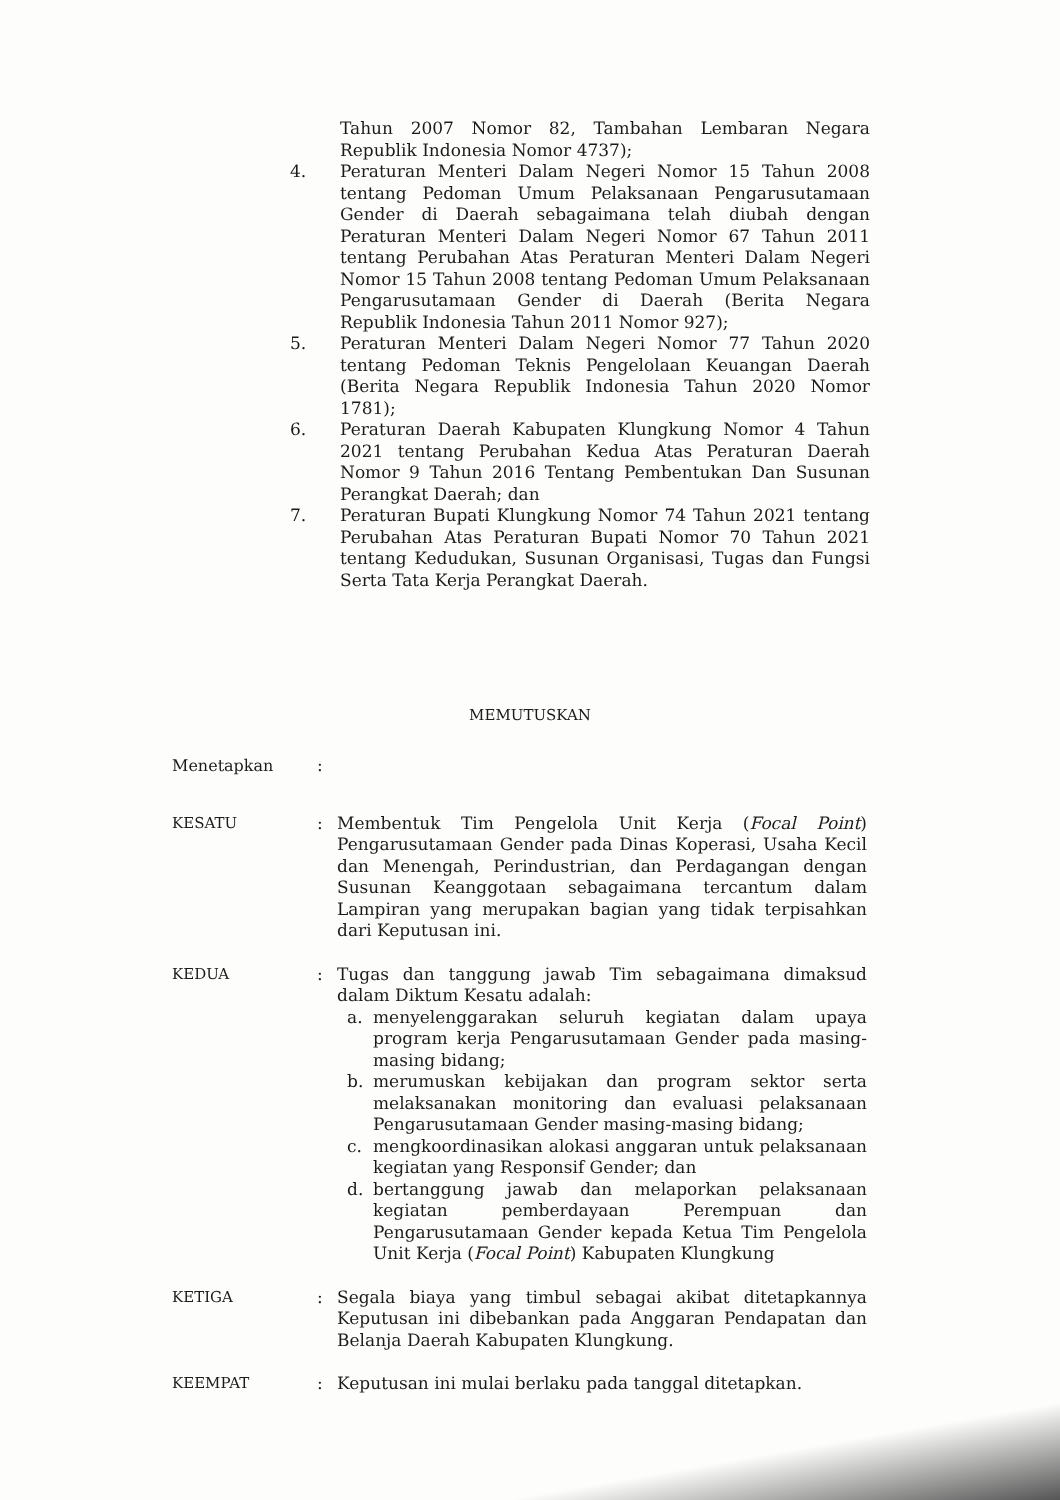Tahun 2007 Nomor 82, Tambahan Lembaran Negara Republik Indonesia Nomor 4737);
4. Peraturan Menteri Dalam Negeri Nomor 15 Tahun 2008 tentang Pedoman Umum Pelaksanaan Pengarusutamaan Gender di Daerah sebagaimana telah diubah dengan Peraturan Menteri Dalam Negeri Nomor 67 Tahun 2011 tentang Perubahan Atas Peraturan Menteri Dalam Negeri Nomor 15 Tahun 2008 tentang Pedoman Umum Pelaksanaan Pengarusutamaan Gender di Daerah (Berita Negara Republik Indonesia Tahun 2011 Nomor 927);
5. Peraturan Menteri Dalam Negeri Nomor 77 Tahun 2020 tentang Pedoman Teknis Pengelolaan Keuangan Daerah (Berita Negara Republik Indonesia Tahun 2020 Nomor 1781);
6. Peraturan Daerah Kabupaten Klungkung Nomor 4 Tahun 2021 tentang Perubahan Kedua Atas Peraturan Daerah Nomor 9 Tahun 2016 Tentang Pembentukan Dan Susunan Perangkat Daerah; dan
7. Peraturan Bupati Klungkung Nomor 74 Tahun 2021 tentang Perubahan Atas Peraturan Bupati Nomor 70 Tahun 2021 tentang Kedudukan, Susunan Organisasi, Tugas dan Fungsi Serta Tata Kerja Perangkat Daerah.
MEMUTUSKAN
Menetapkan:
KESATU: Membentuk Tim Pengelola Unit Kerja (Focal Point) Pengarusutamaan Gender pada Dinas Koperasi, Usaha Kecil dan Menengah, Perindustrian, dan Perdagangan dengan Susunan Keanggotaan sebagaimana tercantum dalam Lampiran yang merupakan bagian yang tidak terpisahkan dari Keputusan ini.
KEDUA: Tugas dan tanggung jawab Tim sebagaimana dimaksud dalam Diktum Kesatu adalah:
a. menyelenggarakan seluruh kegiatan dalam upaya program kerja Pengarusutamaan Gender pada masing-masing bidang;
b. merumuskan kebijakan dan program sektor serta melaksanakan monitoring dan evaluasi pelaksanaan Pengarusutamaan Gender masing-masing bidang;
c. mengkoordinasikan alokasi anggaran untuk pelaksanaan kegiatan yang Responsif Gender; dan
d. bertanggung jawab dan melaporkan pelaksanaan kegiatan pemberdayaan Perempuan dan Pengarusutamaan Gender kepada Ketua Tim Pengelola Unit Kerja (Focal Point) Kabupaten Klungkung
KETIGA: Segala biaya yang timbul sebagai akibat ditetapkannya Keputusan ini dibebankan pada Anggaran Pendapatan dan Belanja Daerah Kabupaten Klungkung.
KEEMPAT: Keputusan ini mulai berlaku pada tanggal ditetapkan.